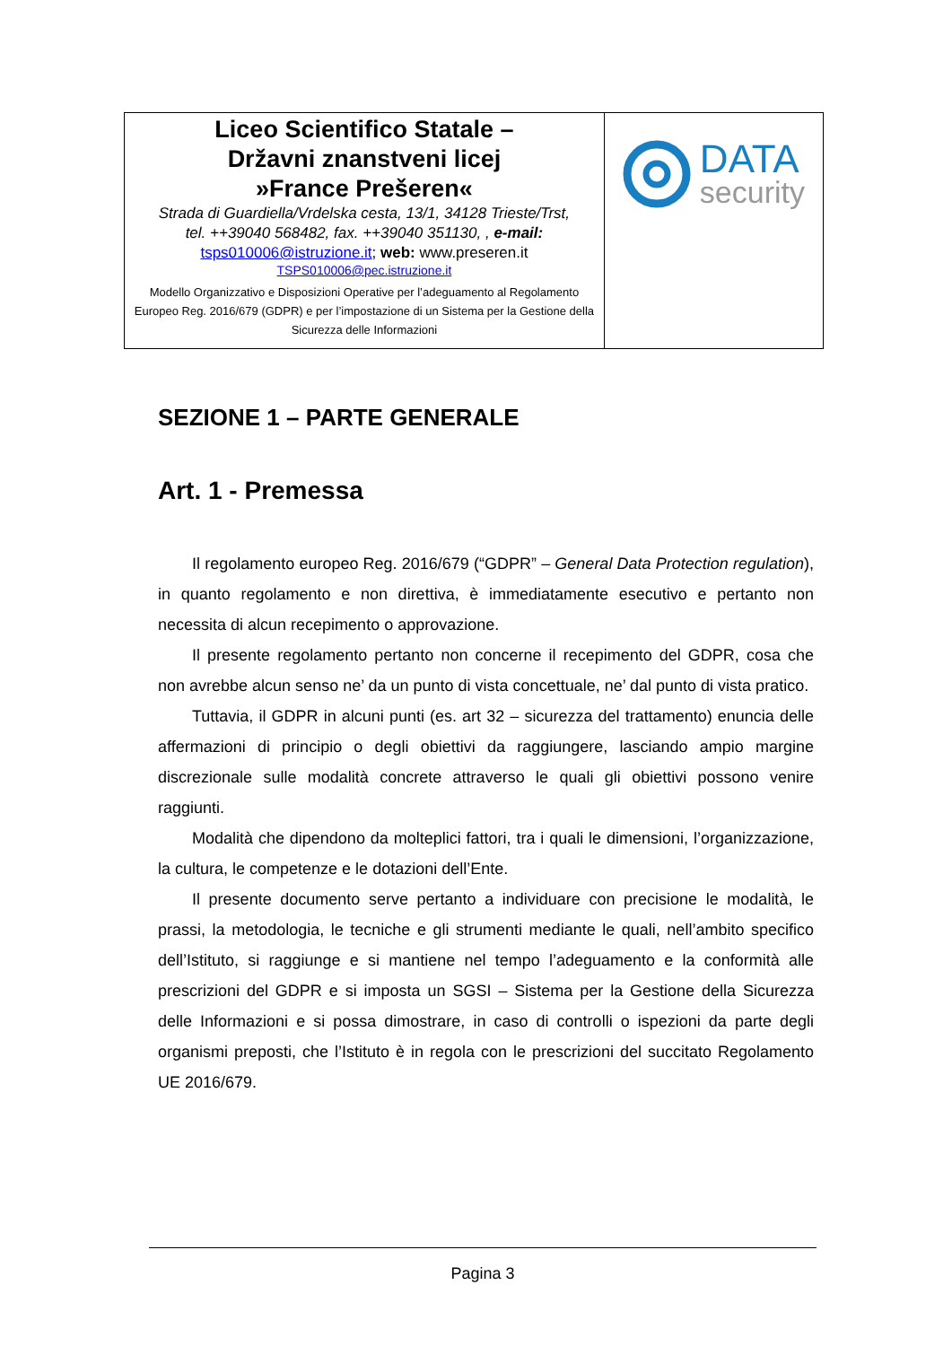| Liceo Scientifico Statale – Državni znanstveni licej »France Prešeren« Strada di Guardiella/Vrdelska cesta, 13/1, 34128 Trieste/Trst, tel. ++39040 568482, fax. ++39040 351130, , e-mail: tsps010006@istruzione.it ; web: www.preseren.it TSPS010006@pec.istruzione.it Modello Organizzativo e Disposizioni Operative per l’adeguamento al Regolamento Europeo Reg. 2016/679 (GDPR) e per l’impostazione di un Sistema per la Gestione della Sicurezza delle Informazioni | DATA security |
SEZIONE 1 – PARTE GENERALE
Art. 1 - Premessa
Il regolamento europeo Reg. 2016/679 (“GDPR” – General Data Protection regulation), in quanto regolamento e non direttiva, è immediatamente esecutivo e pertanto non necessita di alcun recepimento o approvazione.
Il presente regolamento pertanto non concerne il recepimento del GDPR, cosa che non avrebbe alcun senso ne’ da un punto di vista concettuale, ne’ dal punto di vista pratico.
Tuttavia, il GDPR in alcuni punti (es. art 32 – sicurezza del trattamento) enuncia delle affermazioni di principio o degli obiettivi da raggiungere, lasciando ampio margine discrezionale sulle modalità concrete attraverso le quali gli obiettivi possono venire raggiunti.
Modalità che dipendono da molteplici fattori, tra i quali le dimensioni, l’organizzazione, la cultura, le competenze e le dotazioni dell’Ente.
Il presente documento serve pertanto a individuare con precisione le modalità, le prassi, la metodologia, le tecniche e gli strumenti mediante le quali, nell’ambito specifico dell’Istituto, si raggiunge e si mantiene nel tempo l’adeguamento e la conformità alle prescrizioni del GDPR e si imposta un SGSI – Sistema per la Gestione della Sicurezza delle Informazioni e si possa dimostrare, in caso di controlli o ispezioni da parte degli organismi preposti, che l’Istituto è in regola con le prescrizioni del succitato Regolamento UE 2016/679.
Pagina 3